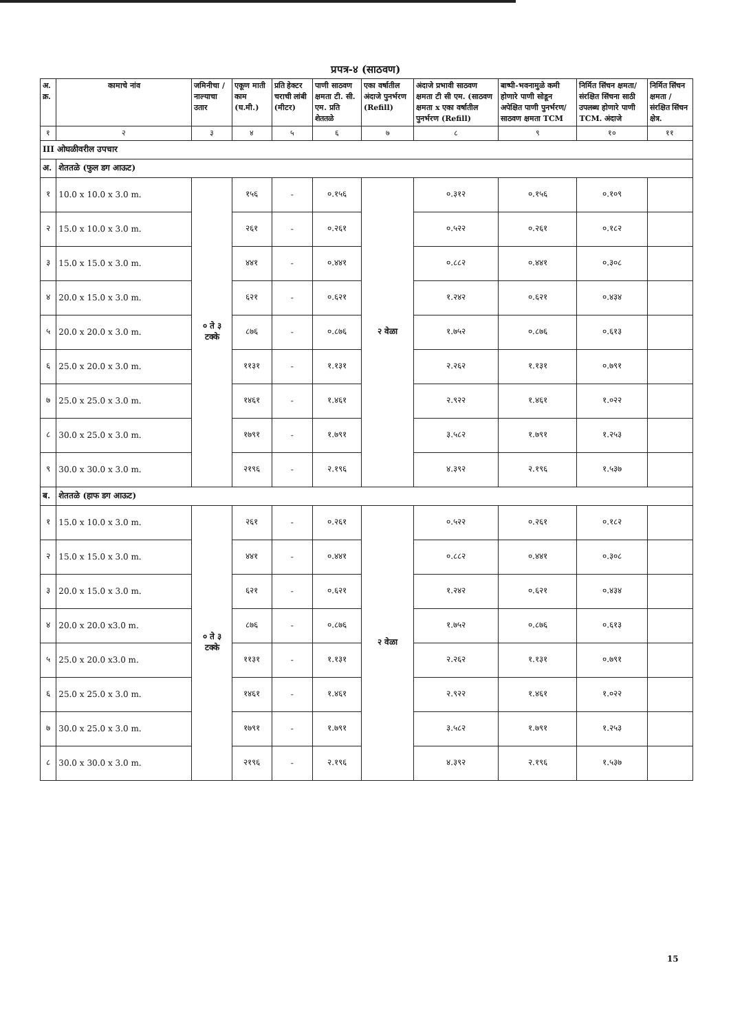प्रपत्र-४ (साठवण)
| अ. क्र. | कामाचे नांव | जमिनीचा / नाल्याचा उतार | एकूण माती काम (घ.मी.) | प्रति हेक्टर चराची लांबी (मीटर) | पाणी साठवण क्षमता टी. सी. एम. प्रति शेततळे | एका वर्षातील अंदाजे पुनर्भरण (Refill) | अंदाजे प्रभावी साठवण क्षमता टी सी एम. (साठवण क्षमता x एका वर्षातील पुनर्भरण (Refill) | बाष्पी-भवनामुळे कमी होणारे पाणी सोडून अपेक्षित पाणी पुनर्भरण/ साठवण क्षमता TCM | निर्मित सिंचन क्षमता/ संरक्षित सिंचना साठी उपलब्ध होणारे पाणी TCM. अंदाजे | निर्मित सिंचन क्षमता / संरक्षित सिंचन क्षेत्र. |
| --- | --- | --- | --- | --- | --- | --- | --- | --- | --- | --- |
| १ | २ | ३ | ४ | ५ | ६ | ७ | ८ | ९ | १० | ११ |
| III ओघळीवरील उपचार | | | | | | | | | | |
| अ. | शेततळे (फुल डग आऊट) | | | | | | | | | |
| १ | 10.0 x 10.0 x 3.0 m. | ० ते ३ टक्के | १५६ | - | ०.१५६ | २ वेळा | ०.३१२ | ०.१५६ | ०.१०९ | |
| २ | 15.0 x 10.0 x 3.0 m. | | २६१ | - | ०.२६१ | | ०.५२२ | ०.२६१ | ०.१८२ | |
| ३ | 15.0 x 15.0 x 3.0 m. | | ४४१ | - | ०.४४१ | | ०.८८२ | ०.४४१ | ०.३०८ | |
| ४ | 20.0 x 15.0 x 3.0 m. | | ६२१ | - | ०.६२१ | | १.२४२ | ०.६२१ | ०.४३४ | |
| ५ | 20.0 x 20.0 x 3.0 m. | | ८७६ | - | ०.८७६ | | १.७५२ | ०.८७६ | ०.६१३ | |
| ६ | 25.0 x 20.0 x 3.0 m. | | ११३१ | - | १.१३१ | | २.२६२ | १.१३१ | ०.७९१ | |
| ७ | 25.0 x 25.0 x 3.0 m. | | १४६१ | - | १.४६१ | | २.९२२ | १.४६१ | १.०२२ | |
| ८ | 30.0 x 25.0 x 3.0 m. | | १७९१ | - | १.७९१ | | ३.५८२ | १.७९१ | १.२५३ | |
| ९ | 30.0 x 30.0 x 3.0 m. | | २१९६ | - | २.१९६ | | ४.३९२ | २.१९६ | १.५३७ | |
| ब. | शेततळे (हाफ डग आऊट) | | | | | | | | | |
| १ | 15.0 x 10.0 x 3.0 m. | ० ते ३ टक्के | २६१ | - | ०.२६१ | २ वेळा | ०.५२२ | ०.२६१ | ०.१८२ | |
| २ | 15.0 x 15.0 x 3.0 m. | | ४४१ | - | ०.४४१ | | ०.८८२ | ०.४४१ | ०.३०८ | |
| ३ | 20.0 x 15.0 x 3.0 m. | | ६२१ | - | ०.६२१ | | १.२४२ | ०.६२१ | ०.४३४ | |
| ४ | 20.0 x 20.0 x3.0 m. | | ८७६ | - | ०.८७६ | | १.७५२ | ०.८७६ | ०.६१३ | |
| ५ | 25.0 x 20.0 x3.0 m. | | ११३१ | - | १.१३१ | | २.२६२ | १.१३१ | ०.७९१ | |
| ६ | 25.0 x 25.0 x 3.0 m. | | १४६१ | - | १.४६१ | | २.९२२ | १.४६१ | १.०२२ | |
| ७ | 30.0 x 25.0 x 3.0 m. | | १७९१ | - | १.७९१ | | ३.५८२ | १.७९१ | १.२५३ | |
| ८ | 30.0 x 30.0 x 3.0 m. | | २१९६ | - | २.१९६ | | ४.३९२ | २.१९६ | १.५३७ | |
15